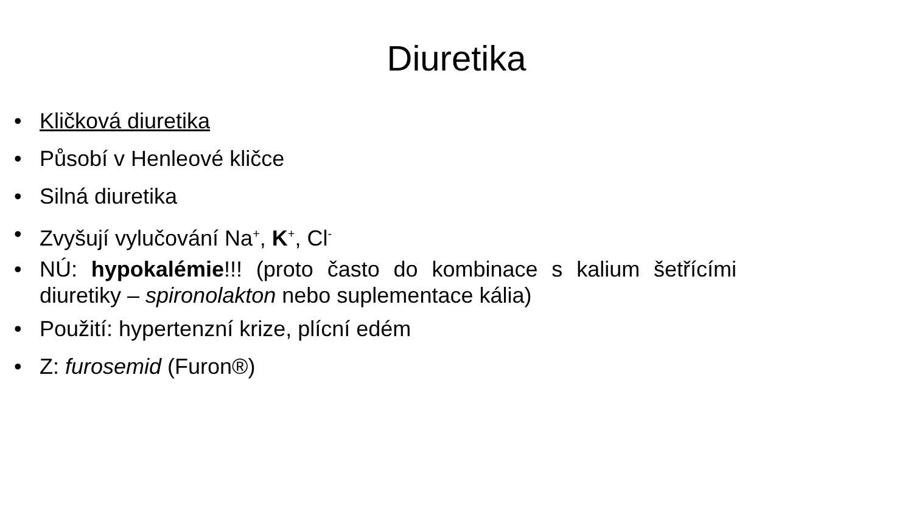Diuretika
• Kličková diuretika
• Působí v Henleové kličce
• Silná diuretika
• Zvyšují vylučování Na<sup>+</sup>, K<sup>+</sup>, Cl<sup>-</sup>
• NÚ: hypokalémie!!! (proto často do kombinace s kalium šetřícími diuretiky – spironolakton nebo suplementace kália)
• Použití: hypertenzní krize, plícní edém
• Z: furosemid (Furon®)